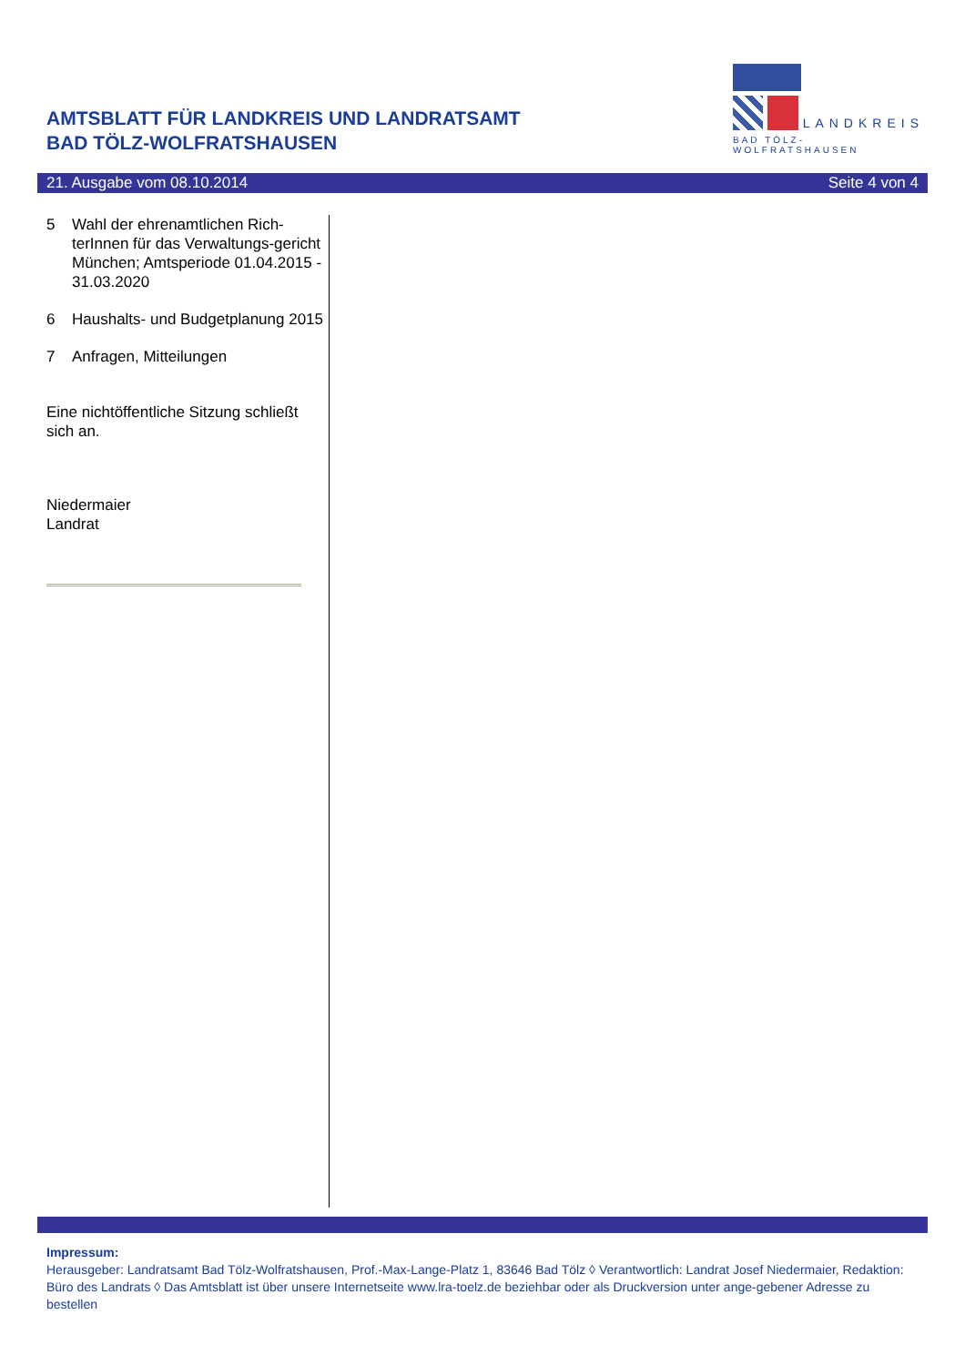AMTSBLATT FÜR LANDKREIS UND LANDRATSAMT
BAD TÖLZ-WOLFRATSHAUSEN
LANDKREIS
BAD TÖLZ-WOLFRATSHAUSEN
21. Ausgabe vom 08.10.2014 Seite 4 von 4
5 Wahl der ehrenamtlichen Rich-terInnen für das Verwaltungs-gericht München; Amtsperiode 01.04.2015 - 31.03.2020
6 Haushalts- und Budgetplanung 2015
7 Anfragen, Mitteilungen
Eine nichtöffentliche Sitzung schließt sich an.
Niedermaier
Landrat
Impressum:
Herausgeber: Landratsamt Bad Tölz-Wolfratshausen, Prof.-Max-Lange-Platz 1, 83646 Bad Tölz ◊ Verantwortlich: Landrat Josef Niedermaier, Redaktion: Büro des Landrats ◊ Das Amtsblatt ist über unsere Internetseite www.lra-toelz.de beziehbar oder als Druckversion unter ange-gebener Adresse zu bestellen